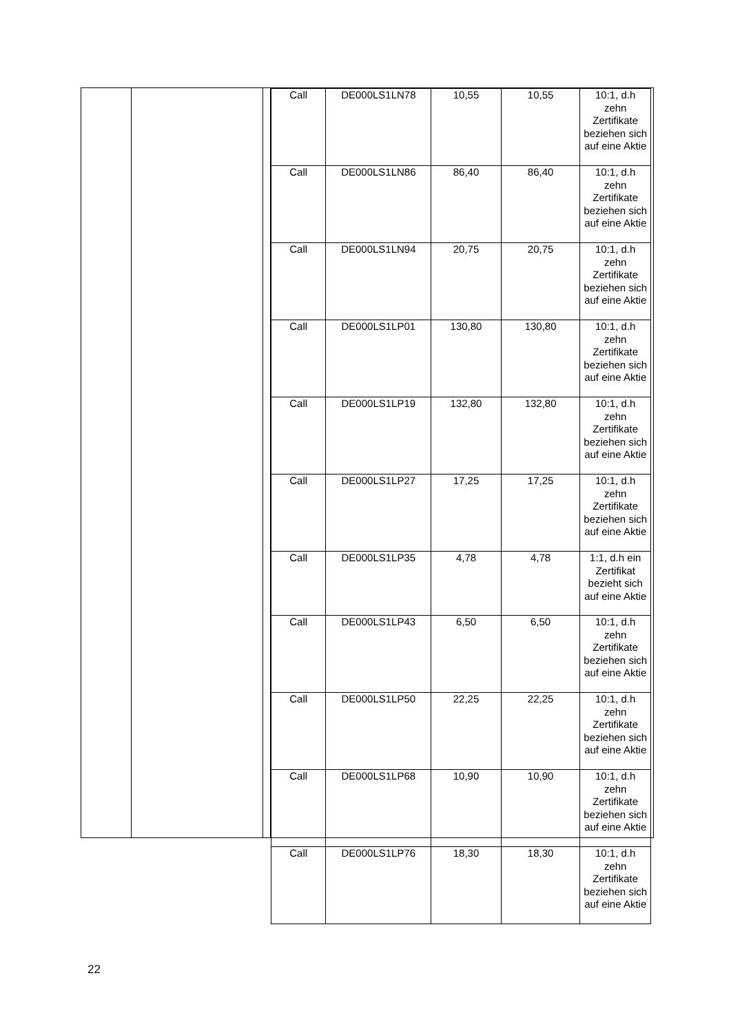| Call | DE000LS1LN78 | 10,55 | 10,55 | 10:1, d.h zehn Zertifikate beziehen sich auf eine Aktie |
| Call | DE000LS1LN86 | 86,40 | 86,40 | 10:1, d.h zehn Zertifikate beziehen sich auf eine Aktie |
| Call | DE000LS1LN94 | 20,75 | 20,75 | 10:1, d.h zehn Zertifikate beziehen sich auf eine Aktie |
| Call | DE000LS1LP01 | 130,80 | 130,80 | 10:1, d.h zehn Zertifikate beziehen sich auf eine Aktie |
| Call | DE000LS1LP19 | 132,80 | 132,80 | 10:1, d.h zehn Zertifikate beziehen sich auf eine Aktie |
| Call | DE000LS1LP27 | 17,25 | 17,25 | 10:1, d.h zehn Zertifikate beziehen sich auf eine Aktie |
| Call | DE000LS1LP35 | 4,78 | 4,78 | 1:1, d.h ein Zertifikat bezieht sich auf eine Aktie |
| Call | DE000LS1LP43 | 6,50 | 6,50 | 10:1, d.h zehn Zertifikate beziehen sich auf eine Aktie |
| Call | DE000LS1LP50 | 22,25 | 22,25 | 10:1, d.h zehn Zertifikate beziehen sich auf eine Aktie |
| Call | DE000LS1LP68 | 10,90 | 10,90 | 10:1, d.h zehn Zertifikate beziehen sich auf eine Aktie |
| Call | DE000LS1LP76 | 18,30 | 18,30 | 10:1, d.h zehn Zertifikate beziehen sich auf eine Aktie |
22